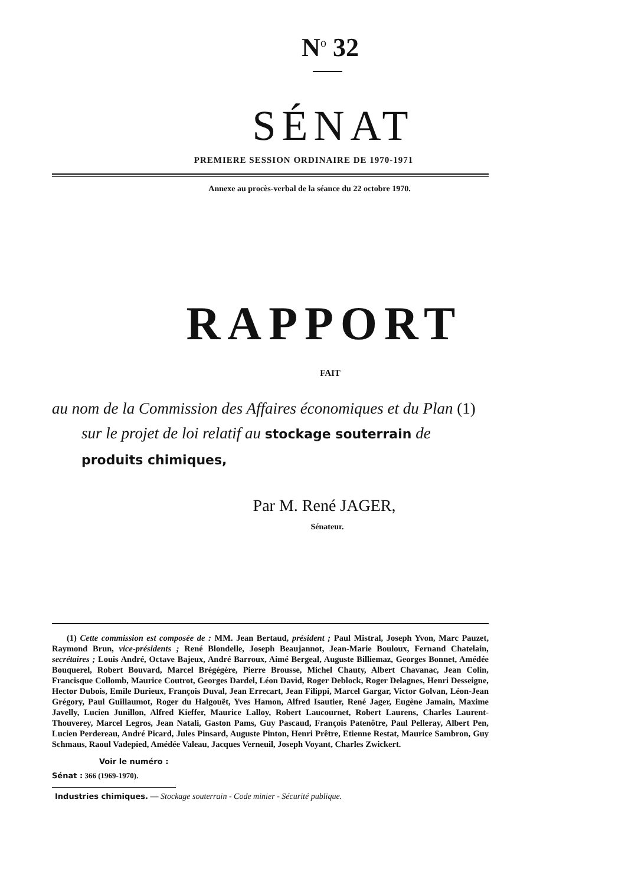N<sup>o</sup> 32
SÉNAT
PREMIERE SESSION ORDINAIRE DE 1970-1971
Annexe au procès-verbal de la séance du 22 octobre 1970.
RAPPORT
FAIT
au nom de la Commission des Affaires économiques et du Plan (1)
sur le projet de loi relatif au stockage souterrain de produits chimiques,
Par M. René JAGER,
Sénateur.
(1) Cette commission est composée de : MM. Jean Bertaud, président ; Paul Mistral, Joseph Yvon, Marc Pauzet, Raymond Brun, vice-présidents ; René Blondelle, Joseph Beaujannot, Jean-Marie Bouloux, Fernand Chatelain, secrétaires ; Louis André, Octave Bajeux, André Barroux, Aimé Bergeal, Auguste Billiemaz, Georges Bonnet, Amédée Bouquerel, Robert Bouvard, Marcel Brégégère, Pierre Brousse, Michel Chauty, Albert Chavanac, Jean Colin, Francisque Collomb, Maurice Coutrot, Georges Dardel, Léon David, Roger Deblock, Roger Delagnes, Henri Desseigne, Hector Dubois, Emile Durieux, François Duval, Jean Errecart, Jean Filippi, Marcel Gargar, Victor Golvan, Léon-Jean Grégory, Paul Guillaumot, Roger du Halgouët, Yves Hamon, Alfred Isautier, René Jager, Eugène Jamain, Maxime Javelly, Lucien Junillon, Alfred Kieffer, Maurice Lalloy, Robert Laucournet, Robert Laurens, Charles Laurent-Thouverey, Marcel Legros, Jean Natali, Gaston Pams, Guy Pascaud, François Patenôtre, Paul Pelleray, Albert Pen, Lucien Perdereau, André Picard, Jules Pinsard, Auguste Pinton, Henri Prêtre, Etienne Restat, Maurice Sambron, Guy Schmaus, Raoul Vadepied, Amédée Valeau, Jacques Verneuil, Joseph Voyant, Charles Zwickert.
Voir le numéro :
Sénat : 366 (1969-1970).
Industries chimiques. — Stockage souterrain - Code minier - Sécurité publique.